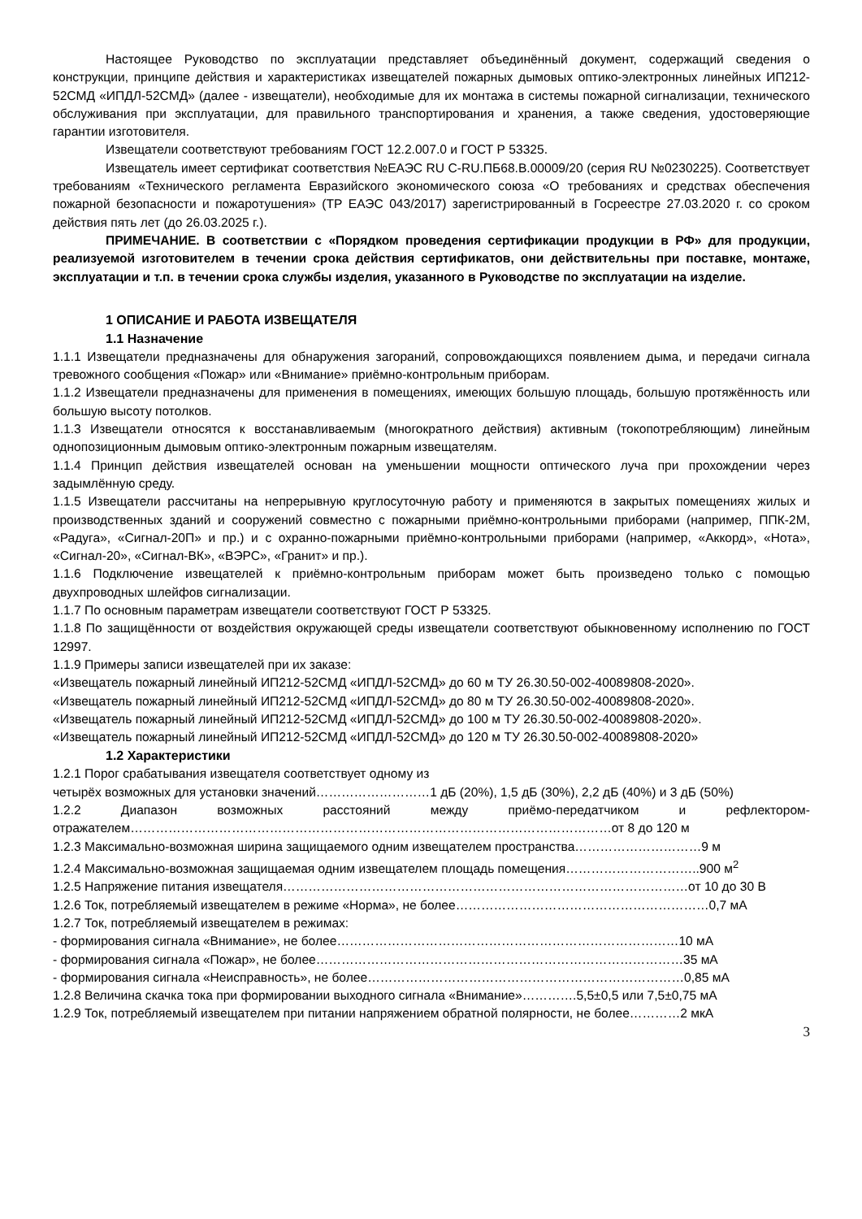Настоящее Руководство по эксплуатации представляет объединённый документ, содержащий сведения о конструкции, принципе действия и характеристиках извещателей пожарных дымовых оптико-электронных линейных ИП212-52СМД «ИПДЛ-52СМД» (далее - извещатели), необходимые для их монтажа в системы пожарной сигнализации, технического обслуживания при эксплуатации, для правильного транспортирования и хранения, а также сведения, удостоверяющие гарантии изготовителя.
Извещатели соответствуют требованиям ГОСТ 12.2.007.0 и ГОСТ Р 53325.
Извещатель имеет сертификат соответствия №ЕАЭС RU C-RU.ПБ68.В.00009/20 (серия RU №0230225). Соответствует требованиям «Технического регламента Евразийского экономического союза «О требованиях и средствах обеспечения пожарной безопасности и пожаротушения» (ТР ЕАЭС 043/2017) зарегистрированный в Госреестре 27.03.2020 г. со сроком действия пять лет (до 26.03.2025 г.).
ПРИМЕЧАНИЕ. В соответствии с «Порядком проведения сертификации продукции в РФ» для продукции, реализуемой изготовителем в течении срока действия сертификатов, они действительны при поставке, монтаже, эксплуатации и т.п. в течении срока службы изделия, указанного в Руководстве по эксплуатации на изделие.
1 ОПИСАНИЕ И РАБОТА ИЗВЕЩАТЕЛЯ
1.1 Назначение
1.1.1 Извещатели предназначены для обнаружения загораний, сопровождающихся появлением дыма, и передачи сигнала тревожного сообщения «Пожар» или «Внимание» приёмно-контрольным приборам.
1.1.2 Извещатели предназначены для применения в помещениях, имеющих большую площадь, большую протяжённость или большую высоту потолков.
1.1.3 Извещатели относятся к восстанавливаемым (многократного действия) активным (токопотребляющим) линейным однопозиционным дымовым оптико-электронным пожарным извещателям.
1.1.4 Принцип действия извещателей основан на уменьшении мощности оптического луча при прохождении через задымлённую среду.
1.1.5 Извещатели рассчитаны на непрерывную круглосуточную работу и применяются в закрытых помещениях жилых и производственных зданий и сооружений совместно с пожарными приёмно-контрольными приборами (например, ППК-2М, «Радуга», «Сигнал-20П» и пр.) и с охранно-пожарными приёмно-контрольными приборами (например, «Аккорд», «Нота», «Сигнал-20», «Сигнал-ВК», «ВЭРС», «Гранит» и пр.).
1.1.6 Подключение извещателей к приёмно-контрольным приборам может быть произведено только с помощью двухпроводных шлейфов сигнализации.
1.1.7 По основным параметрам извещатели соответствуют ГОСТ Р 53325.
1.1.8 По защищённости от воздействия окружающей среды извещатели соответствуют обыкновенному исполнению по ГОСТ 12997.
1.1.9 Примеры записи извещателей при их заказе:
«Извещатель пожарный линейный ИП212-52СМД «ИПДЛ-52СМД» до 60 м ТУ 26.30.50-002-40089808-2020».
«Извещатель пожарный линейный ИП212-52СМД «ИПДЛ-52СМД» до 80 м ТУ 26.30.50-002-40089808-2020».
«Извещатель пожарный линейный ИП212-52СМД «ИПДЛ-52СМД» до 100 м ТУ 26.30.50-002-40089808-2020».
«Извещатель пожарный линейный ИП212-52СМД «ИПДЛ-52СМД» до 120 м ТУ 26.30.50-002-40089808-2020»
1.2 Характеристики
1.2.1 Порог срабатывания извещателя соответствует одному из
четырёх возможных для установки значений………………………1 дБ (20%), 1,5 дБ (30%), 2,2 дБ (40%) и 3 дБ (50%)
1.2.2 Диапазон возможных расстояний между приёмо-передатчиком и рефлектором-отражателем……………………………………………………………………………………………………от 8 до 120 м
1.2.3 Максимально-возможная ширина защищаемого одним извещателем пространства…………………………9 м
1.2.4 Максимально-возможная защищаемая одним извещателем площадь помещения…………………………..900 м<sup>2</sup>
1.2.5 Напряжение питания извещателя……………………………………………………………………………………от 10 до 30 В
1.2.6 Ток, потребляемый извещателем в режиме «Норма», не более……………………………………………………0,7 мА
1.2.7 Ток, потребляемый извещателем в режимах:
- формирования сигнала «Внимание», не более………………………………………………………………………10 мА
- формирования сигнала «Пожар», не более……………………………………………………………………………35 мА
- формирования сигнала «Неисправность», не более…………………………………………………………………0,85 мА
1.2.8 Величина скачка тока при формировании выходного сигнала «Внимание»………….5,5±0,5 или 7,5±0,75 мА
1.2.9 Ток, потребляемый извещателем при питании напряжением обратной полярности, не более…………2 мкА
3